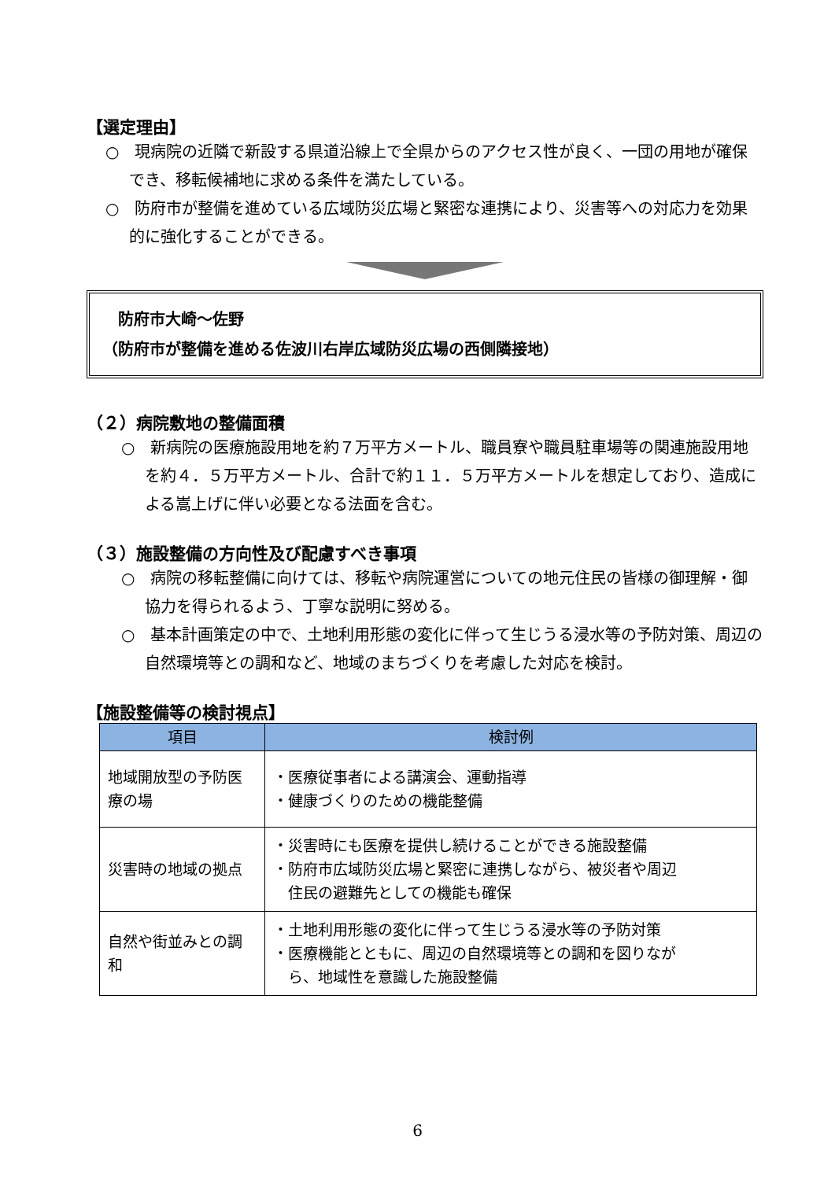【選定理由】
○　現病院の近隣で新設する県道沿線上で全県からのアクセス性が良く、一団の用地が確保でき、移転候補地に求める条件を満たしている。
○　防府市が整備を進めている広域防災広場と緊密な連携により、災害等への対応力を効果的に強化することができる。
　防府市大崎～佐野
（防府市が整備を進める佐波川右岸広域防災広場の西側隣接地）
（２）病院敷地の整備面積
○　新病院の医療施設用地を約７万平方メートル、職員寮や職員駐車場等の関連施設用地を約４．５万平方メートル、合計で約１１．５万平方メートルを想定しており、造成による嵩上げに伴い必要となる法面を含む。
（３）施設整備の方向性及び配慮すべき事項
○　病院の移転整備に向けては、移転や病院運営についての地元住民の皆様の御理解・御協力を得られるよう、丁寧な説明に努める。
○　基本計画策定の中で、土地利用形態の変化に伴って生じうる浸水等の予防対策、周辺の自然環境等との調和など、地域のまちづくりを考慮した対応を検討。
【施設整備等の検討視点】
| 項目 | 検討例 |
| --- | --- |
| 地域開放型の予防医療の場 | ・医療従事者による講演会、運動指導 ・健康づくりのための機能整備 |
| 災害時の地域の拠点 | ・災害時にも医療を提供し続けることができる施設整備 ・防府市広域防災広場と緊密に連携しながら、被災者や周辺 住民の避難先としての機能も確保 |
| 自然や街並みとの調和 | ・土地利用形態の変化に伴って生じうる浸水等の予防対策 ・医療機能とともに、周辺の自然環境等との調和を図りなが ら、地域性を意識した施設整備 |
6